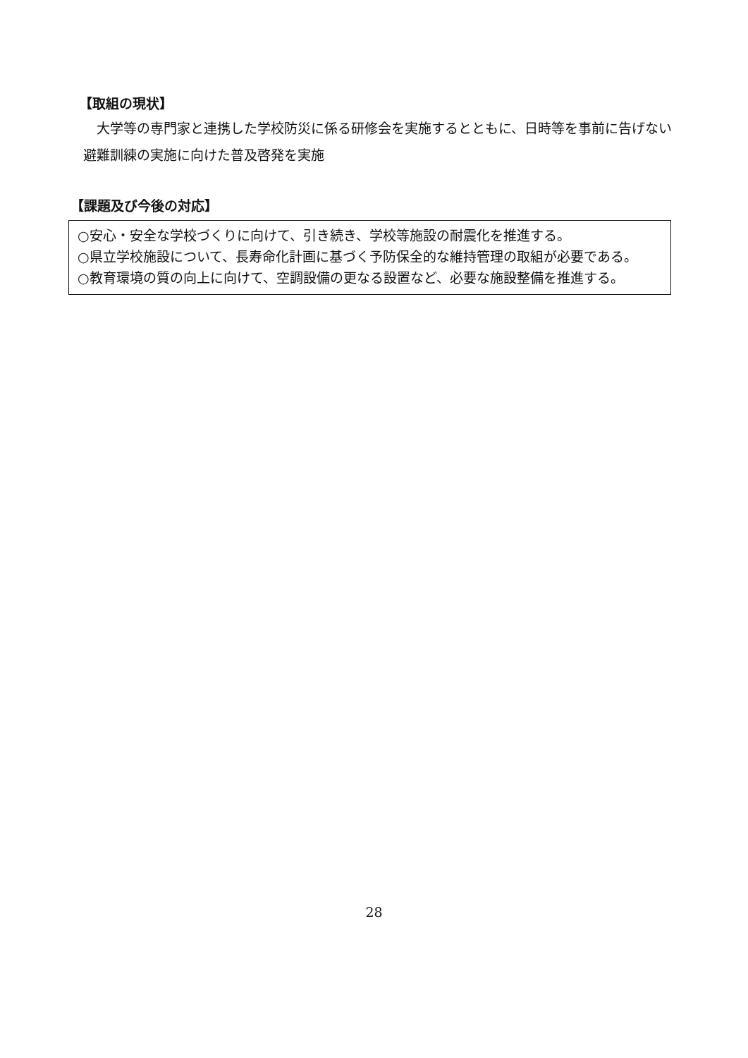【取組の現状】
　大学等の専門家と連携した学校防災に係る研修会を実施するとともに、日時等を事前に告げない避難訓練の実施に向けた普及啓発を実施
【課題及び今後の対応】
○安心・安全な学校づくりに向けて、引き続き、学校等施設の耐震化を推進する。
○県立学校施設について、長寿命化計画に基づく予防保全的な維持管理の取組が必要である。
○教育環境の質の向上に向けて、空調設備の更なる設置など、必要な施設整備を推進する。
28